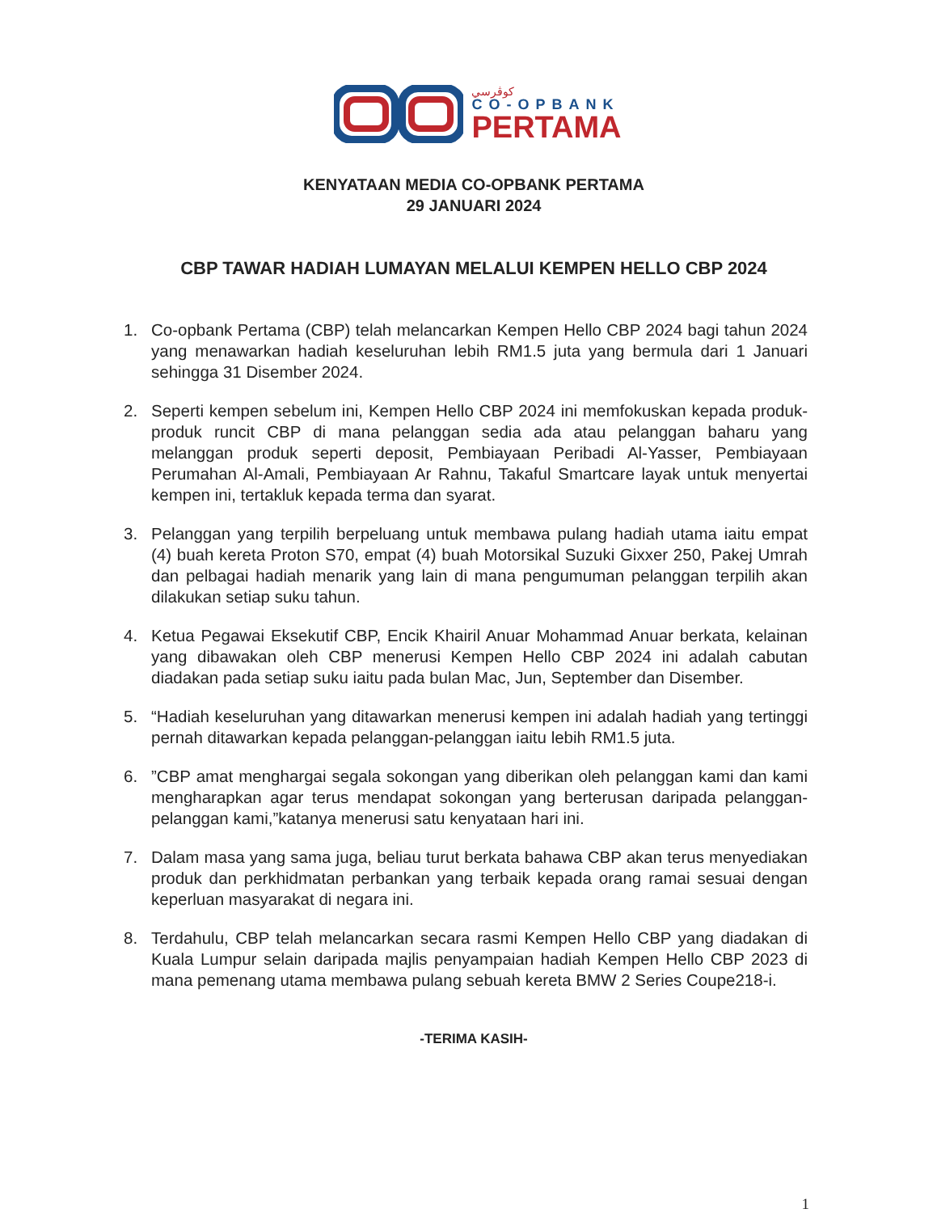كوڤرسي
CO-OPBANK
PERTAMA
KENYATAAN MEDIA CO-OPBANK PERTAMA
29 JANUARI 2024
CBP TAWAR HADIAH LUMAYAN MELALUI KEMPEN HELLO CBP 2024
1. Co-opbank Pertama (CBP) telah melancarkan Kempen Hello CBP 2024 bagi tahun 2024 yang menawarkan hadiah keseluruhan lebih RM1.5 juta yang bermula dari 1 Januari sehingga 31 Disember 2024.
2. Seperti kempen sebelum ini, Kempen Hello CBP 2024 ini memfokuskan kepada produk-produk runcit CBP di mana pelanggan sedia ada atau pelanggan baharu yang melanggan produk seperti deposit, Pembiayaan Peribadi Al-Yasser, Pembiayaan Perumahan Al-Amali, Pembiayaan Ar Rahnu, Takaful Smartcare layak untuk menyertai kempen ini, tertakluk kepada terma dan syarat.
3. Pelanggan yang terpilih berpeluang untuk membawa pulang hadiah utama iaitu empat (4) buah kereta Proton S70, empat (4) buah Motorsikal Suzuki Gixxer 250, Pakej Umrah dan pelbagai hadiah menarik yang lain di mana pengumuman pelanggan terpilih akan dilakukan setiap suku tahun.
4. Ketua Pegawai Eksekutif CBP, Encik Khairil Anuar Mohammad Anuar berkata, kelainan yang dibawakan oleh CBP menerusi Kempen Hello CBP 2024 ini adalah cabutan diadakan pada setiap suku iaitu pada bulan Mac, Jun, September dan Disember.
5. “Hadiah keseluruhan yang ditawarkan menerusi kempen ini adalah hadiah yang tertinggi pernah ditawarkan kepada pelanggan-pelanggan iaitu lebih RM1.5 juta.
6.”CBP amat menghargai segala sokongan yang diberikan oleh pelanggan kami dan kami mengharapkan agar terus mendapat sokongan yang berterusan daripada pelanggan-pelanggan kami,”katanya menerusi satu kenyataan hari ini.
7. Dalam masa yang sama juga, beliau turut berkata bahawa CBP akan terus menyediakan produk dan perkhidmatan perbankan yang terbaik kepada orang ramai sesuai dengan keperluan masyarakat di negara ini.
8. Terdahulu, CBP telah melancarkan secara rasmi Kempen Hello CBP yang diadakan di Kuala Lumpur selain daripada majlis penyampaian hadiah Kempen Hello CBP 2023 di mana pemenang utama membawa pulang sebuah kereta BMW 2 Series Coupe218-i.
-TERIMA KASIH-
1